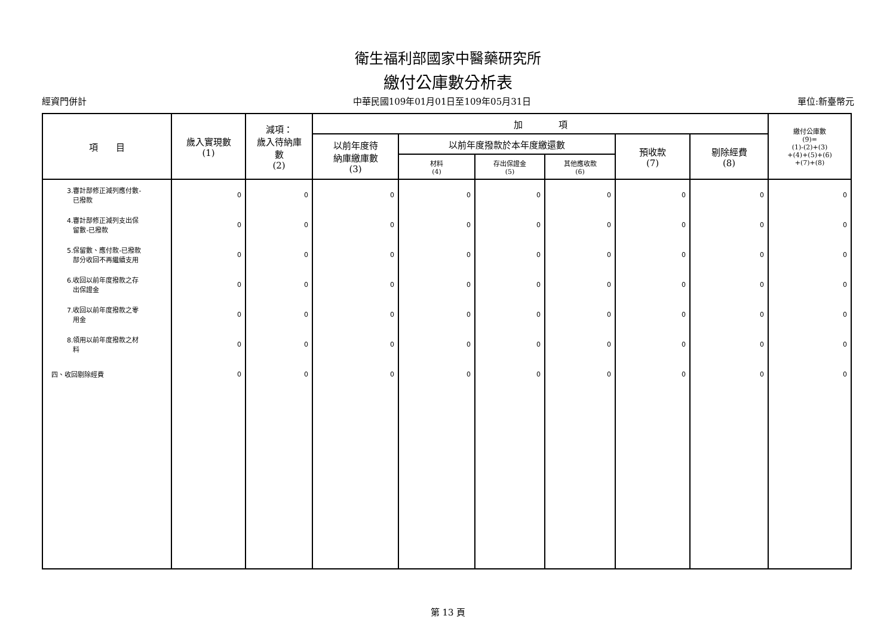衛生福利部國家中醫藥研究所
繳付公庫數分析表
經資門併計 中華民國109年01月01日至109年05月31日 單位:新臺幣元
| 項 目 | 歲入實現數 (1) | 減項： 歲入待納庫 數 (2) | 加 項 | | | | | | 繳付公庫數 (9)= (1)-(2)+(3) +(4)+(5)+(6) +(7)+(8) |
| --- | --- | --- | --- | --- | --- | --- | --- | --- | --- |
| | | | 以前年度待 納庫繳庫數 (3) | 以前年度撥款於本年度繳還數 | | | 預收款 (7) | 剔除經費 (8) | |
| | | | | 材料 (4) | 存出保證金 (5) | 其他應收款 (6) | | | |
| 3.審計部修正減列應付數- 已撥款 | 0 | 0 | 0 | 0 | 0 | 0 | 0 | 0 | 0 |
| 4.審計部修正減列支出保 留數-已撥款 | 0 | 0 | 0 | 0 | 0 | 0 | 0 | 0 | 0 |
| 5.保留數、應付款-已撥款 部分收回不再繼續支用 | 0 | 0 | 0 | 0 | 0 | 0 | 0 | 0 | 0 |
| 6.收回以前年度撥款之存 出保證金 | 0 | 0 | 0 | 0 | 0 | 0 | 0 | 0 | 0 |
| 7.收回以前年度撥款之零 用金 | 0 | 0 | 0 | 0 | 0 | 0 | 0 | 0 | 0 |
| 8.領用以前年度撥款之材 料 | 0 | 0 | 0 | 0 | 0 | 0 | 0 | 0 | 0 |
| 四、收回剔除經費 | 0 | 0 | 0 | 0 | 0 | 0 | 0 | 0 | 0 |
第 13 頁